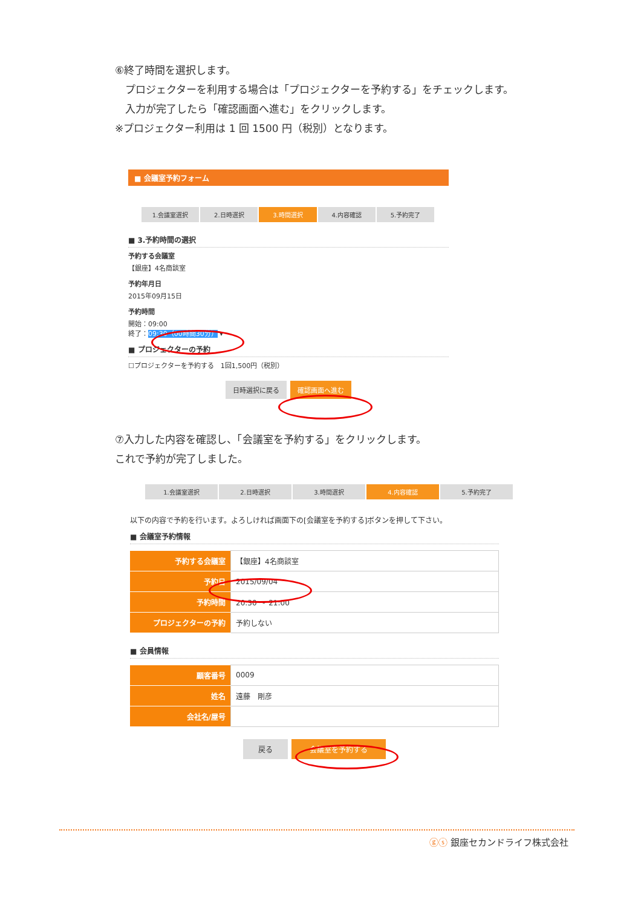⑥終了時間を選択します。
　プロジェクターを利用する場合は「プロジェクターを予約する」をチェックします。
　入力が完了したら「確認画面へ進む」をクリックします。
※プロジェクター利用は 1 回 1500 円（税別）となります。
■ 会議室予約フォーム
1.会議室選択 2.日時選択 3.時間選択 4.内容確認 5.予約完了
■ 3.予約時間の選択
予約する会議室
【銀座】4名商談室
予約年月日
2015年09月15日
予約時間
開始：09:00
終了：09:30（00時間30分） ▾
■ プロジェクターの予約
☐プロジェクターを予約する　1回1,500円（税別）
日時選択に戻る 確認画面へ進む
⑦入力した内容を確認し、「会議室を予約する」をクリックします。
これで予約が完了しました。
1.会議室選択 2.日時選択 3.時間選択 4.内容確認 5.予約完了
以下の内容で予約を行います。よろしければ画面下の[会議室を予約する]ボタンを押して下さい。
■ 会議室予約情報
| 予約する会議室 | 【銀座】4名商談室 |
| 予約日 | 2015/09/04 |
| 予約時間 | 20:30 ～ 21:00 |
| プロジェクターの予約 | 予約しない |
■ 会員情報
| 顧客番号 | 0009 |
| 姓名 | 遠藤 剛彦 |
| 会社名/屋号 | |
戻る 会議室を予約する
ⓖⓢ 銀座セカンドライフ株式会社